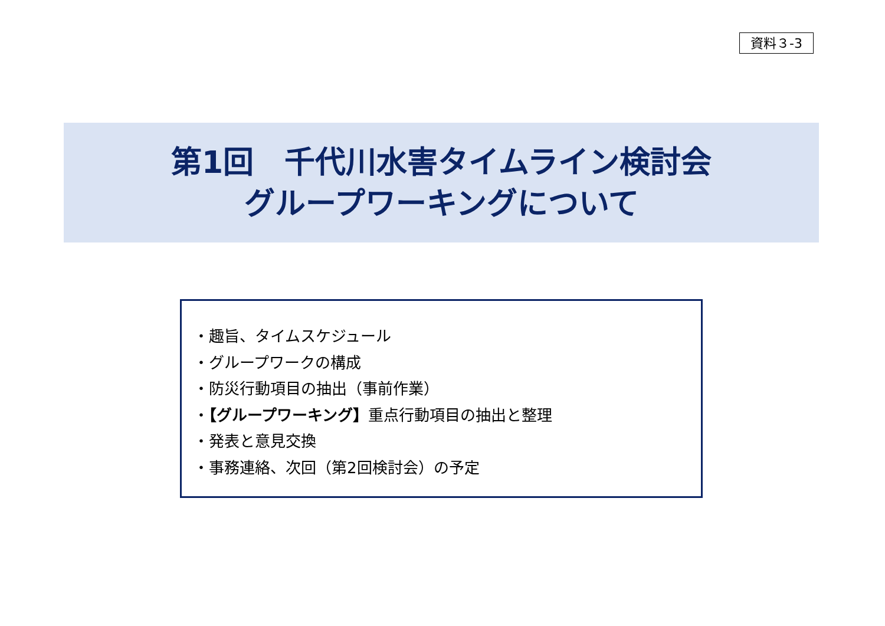資料３-3
第1回　千代川水害タイムライン検討会
グループワーキングについて
・趣旨、タイムスケジュール
・グループワークの構成
・防災行動項目の抽出（事前作業）
・【グループワーキング】重点行動項目の抽出と整理
・発表と意見交換
・事務連絡、次回（第2回検討会）の予定